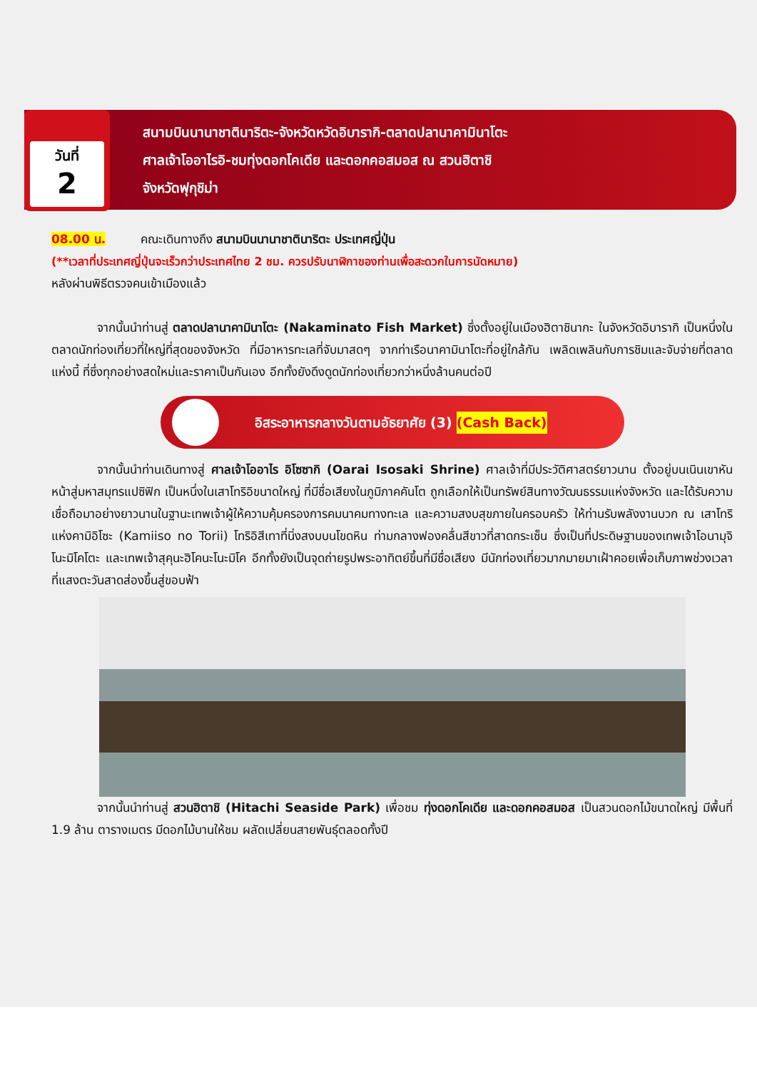วันที่
2
สนามบินนานาชาตินาริตะ-จังหวัดหวัดอิบารากิ-ตลาดปลานาคามินาโตะ
ศาลเจ้าโออาไรอิ-ชมทุ่งดอกโคเดีย และดอกคอสมอส ณ สวนฮิตาชิ
จังหวัดฟุกุชิม่า
08.00 น. คณะเดินทางถึง สนามบินนานาชาตินาริตะ ประเทศญี่ปุ่น
(**เวลาที่ประเทศญี่ปุ่นจะเร็วกว่าประเทศไทย 2 ชม. ควรปรับนาฬิกาของท่านเพื่อสะดวกในการนัดหมาย)
หลังผ่านพิธีตรวจคนเข้าเมืองแล้ว
จากนั้นนำท่านสู่ ตลาดปลานาคามินาโตะ (Nakaminato Fish Market) ซึ่งตั้งอยู่ในเมืองฮิตาชินากะ ในจังหวัดอิบารากิ เป็นหนึ่งในตลาดนักท่องเที่ยวที่ใหญ่ที่สุดของจังหวัด ที่มีอาหารทะเลที่จับมาสดๆ จากท่าเรือนาคามินาโตะที่อยู่ใกล้กัน เพลิดเพลินกับการชิมและจับจ่ายที่ตลาดแห่งนี้ ที่ซึ่งทุกอย่างสดใหม่และราคาเป็นกันเอง อีกทั้งยังดึงดูดนักท่องเที่ยวกว่าหนึ่งล้านคนต่อปี
อิสระอาหารกลางวันตามอัธยาศัย (3) (Cash Back)
จากนั้นนำท่านเดินทางสู่ ศาลเจ้าโออาไร อิโซซากิ (Oarai Isosaki Shrine) ศาลเจ้าที่มีประวัติศาสตร์ยาวนาน ตั้งอยู่บนเนินเขาหันหน้าสู่มหาสมุทรแปซิฟิก เป็นหนึ่งในเสาโทริอิขนาดใหญ่ ที่มีชื่อเสียงในภูมิภาคคันโต ถูกเลือกให้เป็นทรัพย์สินทางวัฒนธรรมแห่งจังหวัด และได้รับความเชื่อถือมาอย่างยาวนานในฐานะเทพเจ้าผู้ให้ความคุ้มครองการคมนาคมทางทะเล และความสงบสุขภายในครอบครัว ให้ท่านรับพลังงานบวก ณ เสาโทริแห่งคามิอิโซะ (Kamiiso no Torii) โทริอิสีเทาที่นิ่งสงบบนโขดหิน ท่ามกลางฟองคลื่นสีขาวที่สาดกระเซ็น ซึ่งเป็นที่ประดิษฐานของเทพเจ้าโอนามุจิโนะมิโคโตะ และเทพเจ้าสุคุนะฮิโคนะโนะมิโค อีกทั้งยังเป็นจุดถ่ายรูปพระอาทิตย์ขึ้นที่มีชื่อเสียง มีนักท่องเที่ยวมากมายมาเฝ้าคอยเพื่อเก็บภาพช่วงเวลาที่แสงตะวันสาดส่องขึ้นสู่ขอบฟ้า
จากนั้นนำท่านสู่ สวนฮิตาชิ (Hitachi Seaside Park) เพื่อชม ทุ่งดอกโคเดีย และดอกคอสมอส เป็นสวนดอกไม้ขนาดใหญ่ มีพื้นที่ 1.9 ล้าน ตารางเมตร มีดอกไม้บานให้ชม ผลัดเปลี่ยนสายพันธุ์ตลอดทั้งปี